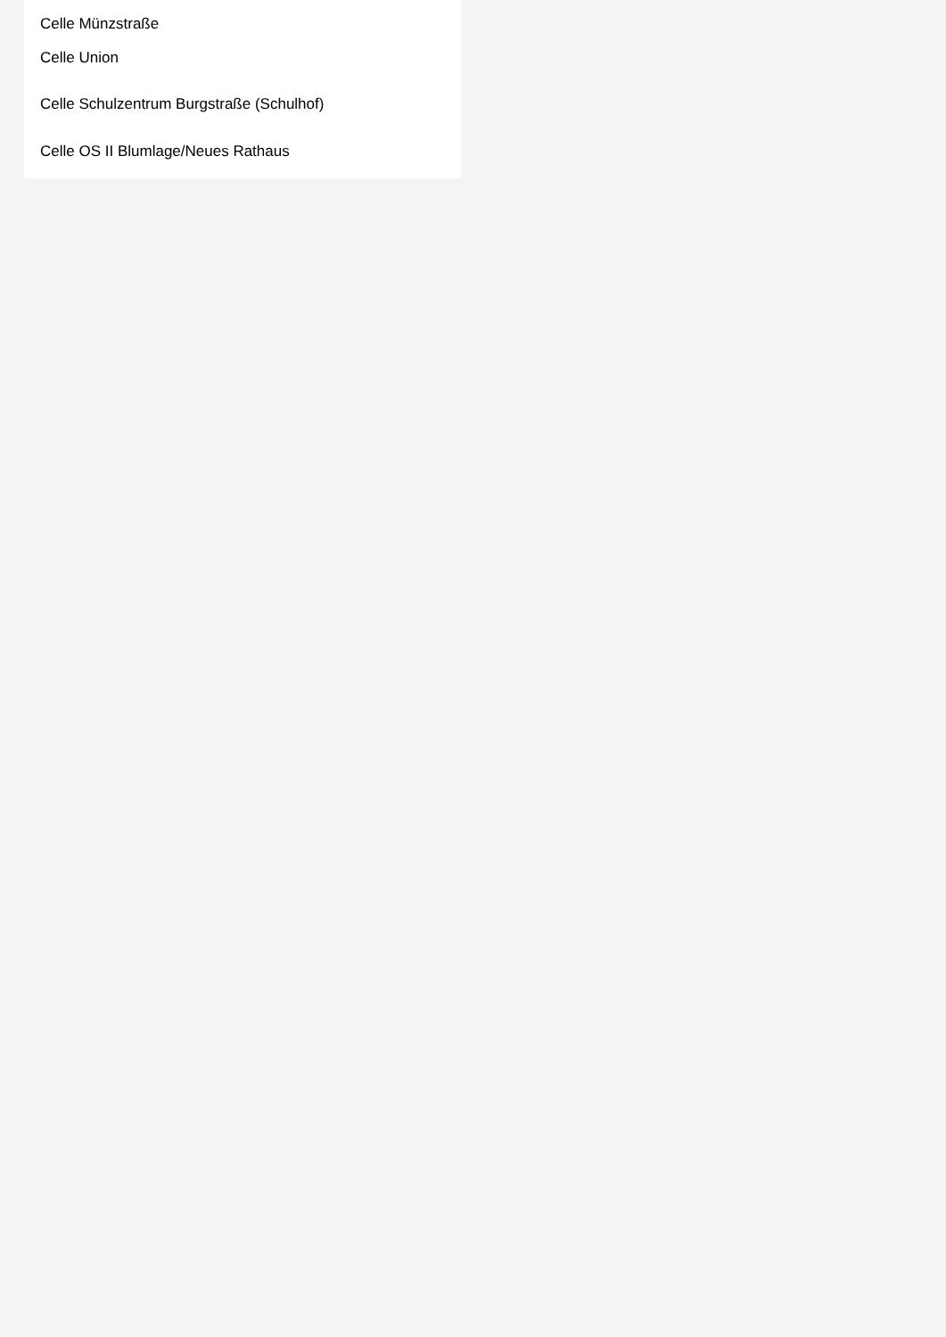Celle Münzstraße
Celle Union
Celle Schulzentrum Burgstraße (Schulhof)
Celle OS II Blumlage/Neues Rathaus